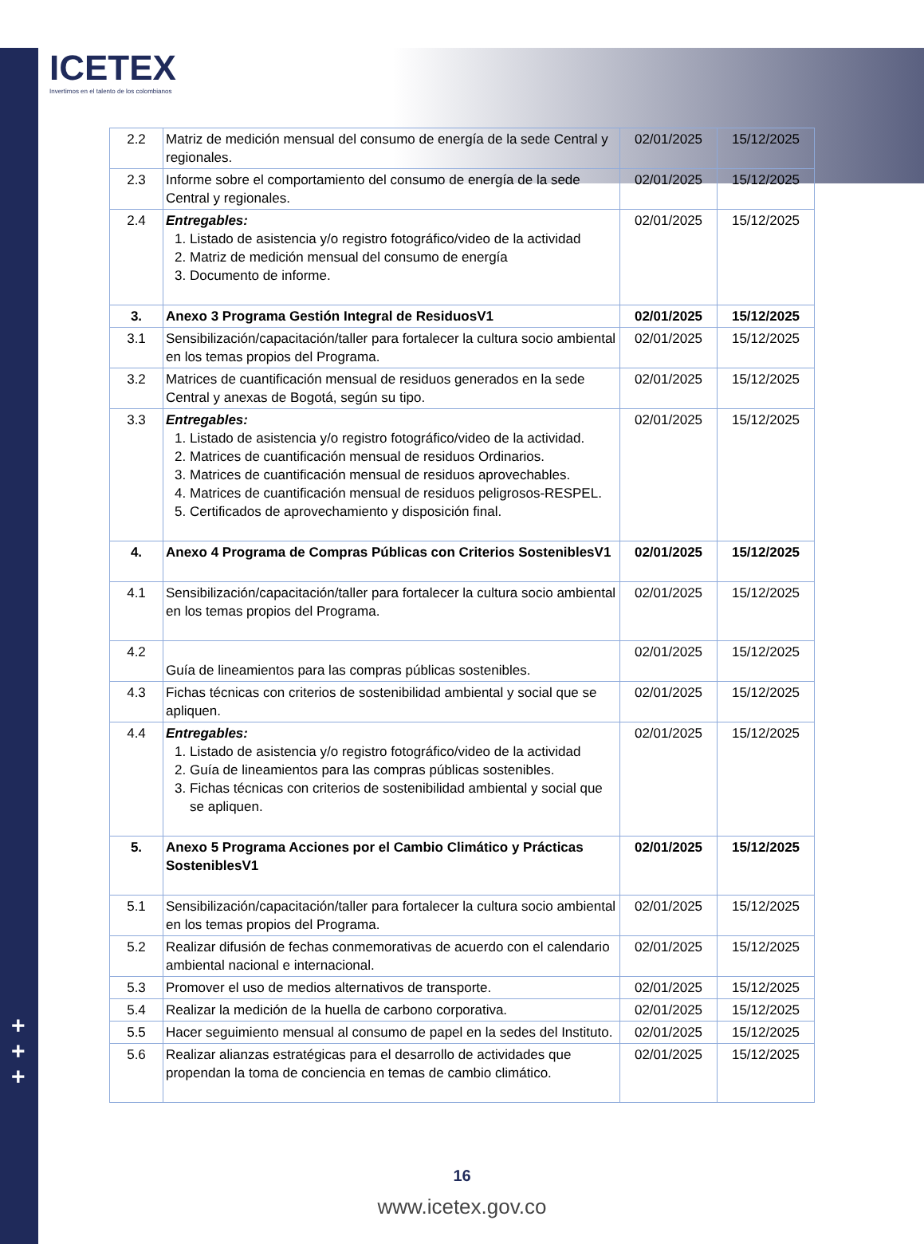+
+
+
ICETEX
Invertimos en el talento de los colombianos
| 2.2 | Matriz de medición mensual del consumo de energía de la sede Central y regionales. | 02/01/2025 | 15/12/2025 |
| 2.3 | Informe sobre el comportamiento del consumo de energía de la sede Central y regionales. | 02/01/2025 | 15/12/2025 |
| 2.4 | Entregables: 1. Listado de asistencia y/o registro fotográfico/video de la actividad 2. Matriz de medición mensual del consumo de energía 3. Documento de informe. | 02/01/2025 | 15/12/2025 |
| 3. | Anexo 3 Programa Gestión Integral de ResiduosV1 | 02/01/2025 | 15/12/2025 |
| 3.1 | Sensibilización/capacitación/taller para fortalecer la cultura socio ambiental en los temas propios del Programa. | 02/01/2025 | 15/12/2025 |
| 3.2 | Matrices de cuantificación mensual de residuos generados en la sede Central y anexas de Bogotá, según su tipo. | 02/01/2025 | 15/12/2025 |
| 3.3 | Entregables: 1. Listado de asistencia y/o registro fotográfico/video de la actividad. 2. Matrices de cuantificación mensual de residuos Ordinarios. 3. Matrices de cuantificación mensual de residuos aprovechables. 4. Matrices de cuantificación mensual de residuos peligrosos-RESPEL. 5. Certificados de aprovechamiento y disposición final. | 02/01/2025 | 15/12/2025 |
| 4. | Anexo 4 Programa de Compras Públicas con Criterios SosteniblesV1 | 02/01/2025 | 15/12/2025 |
| 4.1 | Sensibilización/capacitación/taller para fortalecer la cultura socio ambiental en los temas propios del Programa. | 02/01/2025 | 15/12/2025 |
| 4.2 | Guía de lineamientos para las compras públicas sostenibles. | 02/01/2025 | 15/12/2025 |
| 4.3 | Fichas técnicas con criterios de sostenibilidad ambiental y social que se apliquen. | 02/01/2025 | 15/12/2025 |
| 4.4 | Entregables: 1. Listado de asistencia y/o registro fotográfico/video de la actividad 2. Guía de lineamientos para las compras públicas sostenibles. 3. Fichas técnicas con criterios de sostenibilidad ambiental y social que se apliquen. | 02/01/2025 | 15/12/2025 |
| 5. | Anexo 5 Programa Acciones por el Cambio Climático y Prácticas SosteniblesV1 | 02/01/2025 | 15/12/2025 |
| 5.1 | Sensibilización/capacitación/taller para fortalecer la cultura socio ambiental en los temas propios del Programa. | 02/01/2025 | 15/12/2025 |
| 5.2 | Realizar difusión de fechas conmemorativas de acuerdo con el calendario ambiental nacional e internacional. | 02/01/2025 | 15/12/2025 |
| 5.3 | Promover el uso de medios alternativos de transporte. | 02/01/2025 | 15/12/2025 |
| 5.4 | Realizar la medición de la huella de carbono corporativa. | 02/01/2025 | 15/12/2025 |
| 5.5 | Hacer seguimiento mensual al consumo de papel en la sedes del Instituto. | 02/01/2025 | 15/12/2025 |
| 5.6 | Realizar alianzas estratégicas para el desarrollo de actividades que propendan la toma de conciencia en temas de cambio climático. | 02/01/2025 | 15/12/2025 |
16
www.icetex.gov.co